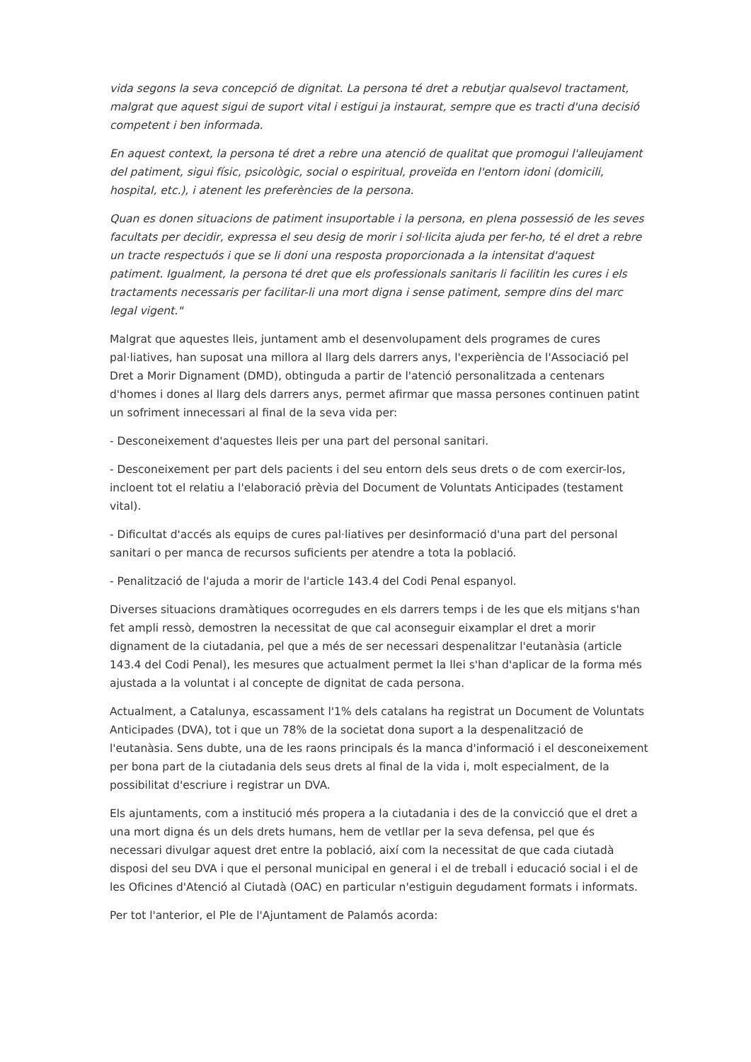vida segons la seva concepció de dignitat. La persona té dret a rebutjar qualsevol tractament, malgrat que aquest sigui de suport vital i estigui ja instaurat, sempre que es tracti d'una decisió competent i ben informada.
En aquest context, la persona té dret a rebre una atenció de qualitat que promogui l'alleujament del patiment, sigui físic, psicològic, social o espiritual, proveïda en l'entorn idoni (domicili, hospital, etc.), i atenent les preferències de la persona.
Quan es donen situacions de patiment insuportable i la persona, en plena possessió de les seves facultats per decidir, expressa el seu desig de morir i sol·licita ajuda per fer-ho, té el dret a rebre un tracte respectuós i que se li doni una resposta proporcionada a la intensitat d'aquest patiment. Igualment, la persona té dret que els professionals sanitaris li facilitin les cures i els tractaments necessaris per facilitar-li una mort digna i sense patiment, sempre dins del marc legal vigent."
Malgrat que aquestes lleis, juntament amb el desenvolupament dels programes de cures pal·liatives, han suposat una millora al llarg dels darrers anys, l'experiència de l'Associació pel Dret a Morir Dignament (DMD), obtinguda a partir de l'atenció personalitzada a centenars d'homes i dones al llarg dels darrers anys, permet afirmar que massa persones continuen patint un sofriment innecessari al final de la seva vida per:
- Desconeixement d'aquestes lleis per una part del personal sanitari.
- Desconeixement per part dels pacients i del seu entorn dels seus drets o de com exercir-los, incloent tot el relatiu a l'elaboració prèvia del Document de Voluntats Anticipades (testament vital).
- Dificultat d'accés als equips de cures pal·liatives per desinformació d'una part del personal sanitari o per manca de recursos suficients per atendre a tota la població.
- Penalització de l'ajuda a morir de l'article 143.4 del Codi Penal espanyol.
Diverses situacions dramàtiques ocorregudes en els darrers temps i de les que els mitjans s'han fet ampli ressò, demostren la necessitat de que cal aconseguir eixamplar el dret a morir dignament de la ciutadania, pel que a més de ser necessari despenalitzar l'eutanàsia (article 143.4 del Codi Penal), les mesures que actualment permet la llei s'han d'aplicar de la forma més ajustada a la voluntat i al concepte de dignitat de cada persona.
Actualment, a Catalunya, escassament l'1% dels catalans ha registrat un Document de Voluntats Anticipades (DVA), tot i que un 78% de la societat dona suport a la despenalització de l'eutanàsia. Sens dubte, una de les raons principals és la manca d'informació i el desconeixement per bona part de la ciutadania dels seus drets al final de la vida i, molt especialment, de la possibilitat d'escriure i registrar un DVA.
Els ajuntaments, com a institució més propera a la ciutadania i des de la convicció que el dret a una mort digna és un dels drets humans, hem de vetllar per la seva defensa, pel que és necessari divulgar aquest dret entre la població, així com la necessitat de que cada ciutadà disposi del seu DVA i que el personal municipal en general i el de treball i educació social i el de les Oficines d'Atenció al Ciutadà (OAC) en particular n'estiguin degudament formats i informats.
Per tot l'anterior, el Ple de l'Ajuntament de Palamós acorda: